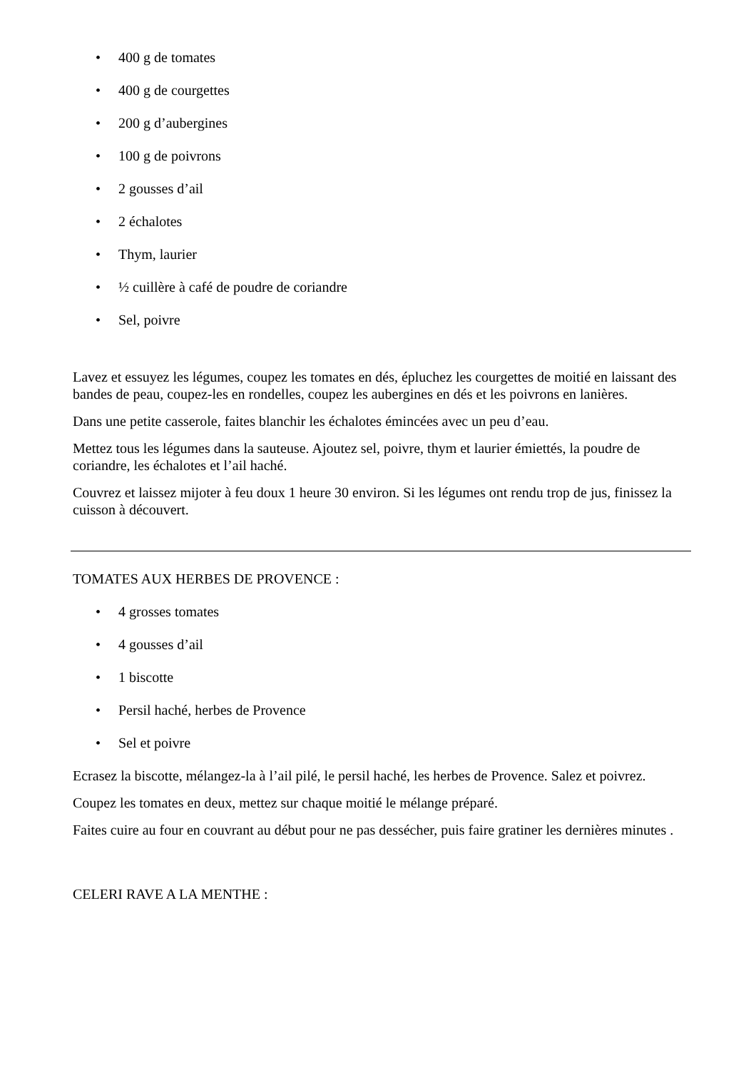• 400 g de tomates
• 400 g de courgettes
• 200 g d’aubergines
• 100 g de poivrons
• 2 gousses d’ail
• 2 échalotes
• Thym, laurier
• ½ cuillère à café de poudre de coriandre
• Sel, poivre
Lavez et essuyez les légumes, coupez les tomates en dés, épluchez les courgettes de moitié en laissant des bandes de peau, coupez-les en rondelles, coupez les aubergines en dés et les poivrons en lanières.
Dans une petite casserole, faites blanchir les échalotes émincées avec un peu d’eau.
Mettez tous les légumes dans la sauteuse. Ajoutez sel, poivre, thym et laurier émiettés, la poudre de coriandre, les échalotes et l’ail haché.
Couvrez et laissez mijoter à feu doux 1 heure 30 environ. Si les légumes ont rendu trop de jus, finissez la cuisson à découvert.
TOMATES AUX HERBES DE PROVENCE :
• 4 grosses tomates
• 4 gousses d’ail
• 1 biscotte
• Persil haché, herbes de Provence
• Sel et poivre
Ecrasez la biscotte, mélangez-la à l’ail pilé, le persil haché, les herbes de Provence. Salez et poivrez.
Coupez les tomates en deux, mettez sur chaque moitié le mélange préparé.
Faites cuire au four en couvrant au début pour ne pas dessécher, puis faire gratiner les dernières minutes .
CELERI RAVE A LA MENTHE :